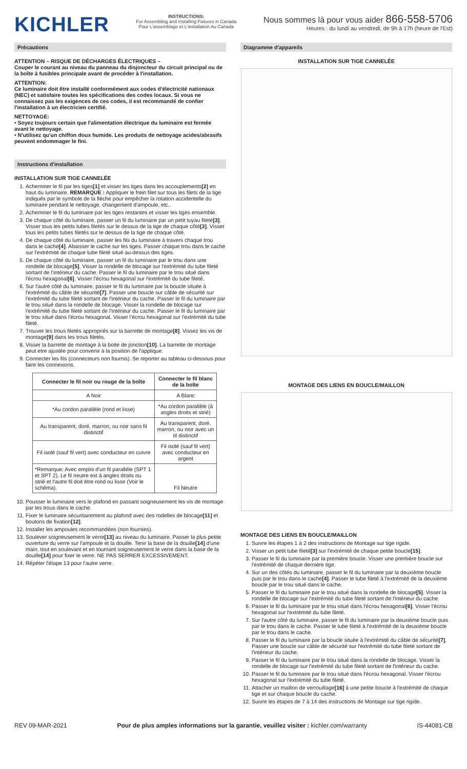KICHLER
INSTRUCTIONS:
For Assembling and Installing Fixtures in Canada
Pour L'assemblage et L'installation Au Canada
Nous sommes là pour vous aider 866-558-5706
Heures : du lundi au vendredi, de 9h à 17h (heure de l'Est)
Précautions
ATTENTION – RISQUE DE DÉCHARGES ÉLECTRIQUES –
Couper le courant au niveau du panneau du disjoncteur du circuit principal ou de la boîte à fusibles principale avant de procéder à l'installation.
ATTENTION:
Ce luminaire doit être installé conformément aux codes d'électricité nationaux (NEC) et satisfaire toutes les spécifications des codes locaux. Si vous ne connaissez pas les exigences de ces codes, il est recommandé de confier l'installation à un électricien certifié.
NETTOYAGE:
• Soyez toujours certain que l'alimentation électrique du luminaire est fermée avant le nettoyage.
• N'utilisez qu'un chiffon doux humide. Les produits de nettoyage acides/abrasifs peuvent endommager le fini.
Instructions d'installation
INSTALLATION SUR TIGE CANNELÉE
1. Acheminer le fil par les tiges[1] et visser les tiges dans les accouplements[2] en haut du luminaire. REMARQUE : Appliquer le frein filet sur tous les filets de la tige indiqués par le symbole de la flèche pour empêcher la rotation accidentelle du luminaire pendant le nettoyage, changement d'ampoule, etc.
2. Acheminer le fil du luminaire par les tiges restantes et visser les tiges ensemble.
3. De chaque côté du luminaire, passer un fil du luminaire par un petit tuyau fileté[3]. Visser tous les petits tubes filetés sur le dessus de la tige de chaque côté[3]. Visser tous les petits tubes filetés sur le dessus de la tige de chaque côté.
4. De chaque côté du luminaire, passer les fils du luminaire à travers chaque trou dans le cache[4]. Abaisser le cache sur les tiges. Passer chaque trou dans le cache sur l'extrémité de chaque tube fileté situé au-dessus des tiges.
5. De chaque côté du luminaire, passer un fil du luminaire par le trou dans une rondelle de blocage[5]. Visser la rondelle de blocage sur l'extrémité du tube fileté sortant de l'intérieur du cache. Passer le fil du luminaire par le trou situé dans l'écrou hexagonal[6]. Visser l'écrou hexagonal sur l'extrémité du tube fileté.
6. Sur l'autre côté du luminaire, passer le fil du luminaire par la boucle située à l'extrémité du câble de sécurité[7]. Passer une boucle sur câble de sécurité sur l'extrémité du tube fileté sortant de l'intérieur du cache. Passer le fil du luminaire par le trou situé dans la rondelle de blocage. Visser la rondelle de blocage sur l'extrémité du tube fileté sortant de l'intérieur du cache. Passer le fil du luminaire par le trou situé dans l'écrou hexagonal. Visser l'écrou hexagonal sur l'extrémité du tube fileté.
7. Trouver les trous filetés appropriés sur la barrette de montage[8]. Vissez les vis de montage[9] dans les trous filetés.
8. Visser la barrette de montage à la boite de jonction[10]. La barrette de montage peut etre ajustée pour convenir à la position de l'applique.
9. Connecter les fils (connecteurs non fournis). Se reporter au tableau ci-dessous pour faire les connexions.
| Connecter le fil noir ou rouge de la boîte | Connecter le fil blanc de la boîte |
| --- | --- |
| A Noir | A Blanc |
| *Au cordon parallèle (rond et lisse) | *Au cordon parallèle (à angles droits et strié) |
| Au transparent, doré, marron, ou noir sans fil distinctif | Au transparent, doré, marron, ou noir avec un til distinctif |
| Fil isolé (sauf fil vert) avec conducteur en cuivre | Fil isolé (sauf fil vert) avec conducteur en argent |
| *Remarque: Avec emploi d'un fil paralléle (SPT 1 et SPT 2). Le fil neutre est á angles droits ou strié et l'autre fil doit étre rond ou lisse (Voir le schéma). | Fil Neutre |
10. Pousser le luminaire vers le plafond en passant soigneusement les vis de montage par les trous dans le cache.
11. Fixer le luminaire sécuritairement au plafond avec des rodelles de blocage[11] et boutons de fixation[12].
12. Installer les ampoules recommandées (non fournies).
13. Soulever soigneusement le verre[13] au niveau du luminaire. Passer la plus petite ouverture du verre sur l'ampoule et la douille. Tenir la base de la douille[14] d'une main, tout en soulevant et en tournant soigneusement le verre dans la base de la douille[14] pour fixer le verre. NE PAS SERRER EXCESSIVEMENT.
14. Répéter l'étape 13 pour l'autre verre.
Diagramme d'appareils
INSTALLATION SUR TIGE CANNELÉE
MONTAGE DES LIENS EN BOUCLE/MAILLON
MONTAGE DES LIENS EN BOUCLE/MAILLON
1. Suivre les étapes 1 à 2 des instructions de Montage sur tige rigide.
2. Visser un petit tube fileté[3] sur l'extrémité de chaque petite boucle[15].
3. Passer le fil du luminaire par la première boucle. Visser une première boucle sur l'extrémité de chaque dernière tige.
4. Sur un des côtés du luminaire, passer le fil du luminaire par la deuxième boucle puis par le trou dans le cache[4]. Passer le tube fileté à l'extrémité de la deuxième boucle par le trou situé dans le cache.
5. Passer le fil du luminaire par le trou situé dans la rondelle de blocage[5]. Visser la rondelle de blocage sur l'extrémité du tube fileté sortant de l'intérieur du cache.
6. Passer le fil du luminaire par le trou situé dans l'écrou hexagonal[6]. Visser l'écrou hexagonal sur l'extrémité du tube fileté.
7. Sur l'autre côté du luminaire, passer le fil du luminaire par la deuxième boucle puis par le trou dans le cache. Passer le tube fileté à l'extrémité de la deuxième boucle par le trou dans le cache.
8. Passer le fil du luminaire par la boucle située à l'extrémité du câble de sécurité[7]. Passer une boucle sur câble de sécurité sur l'extrémité du tube fileté sortant de l'intérieur du cache.
9. Passer le fil du luminaire par le trou situé dans la rondelle de blocage. Visser la rondelle de blocage sur l'extrémité du tube fileté sortant de l'intérieur du cache.
10. Passer le fil du luminaire par le trou situé dans l'écrou hexagonal. Visser l'écrou hexagonal sur l'extrémité du tube fileté.
11. Attacher un maillon de verrouillage[16] à une petite boucle à l'extrémité de chaque tige et sur chaque boucle du cache.
12. Suivre les étapes de 7 à 14 des instructions de Montage sur tige rigide.
REV 09-MAR-2021 Pour de plus amples informations sur la garantie, veuillez visiter : kichler.com/warranty IS-44081-CB